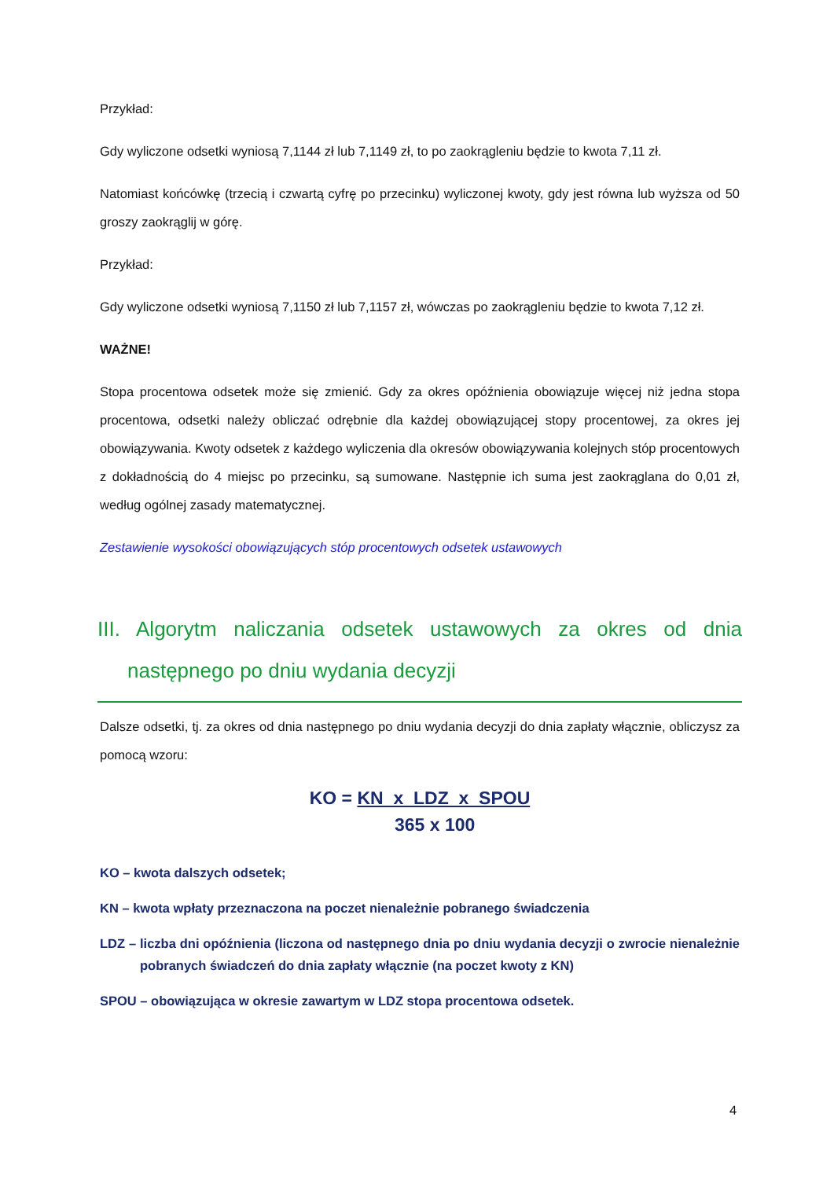Przykład:
Gdy wyliczone odsetki wyniosą 7,1144 zł lub 7,1149 zł, to po zaokrągleniu będzie to kwota 7,11 zł.
Natomiast końcówkę (trzecią i czwartą cyfrę po przecinku) wyliczonej kwoty, gdy jest równa lub wyższa od 50 groszy zaokrąglij w górę.
Przykład:
Gdy wyliczone odsetki wyniosą 7,1150 zł lub 7,1157 zł, wówczas po zaokrągleniu będzie to kwota 7,12 zł.
WAŻNE!
Stopa procentowa odsetek może się zmienić. Gdy za okres opóźnienia obowiązuje więcej niż jedna stopa procentowa, odsetki należy obliczać odrębnie dla każdej obowiązującej stopy procentowej, za okres jej obowiązywania. Kwoty odsetek z każdego wyliczenia dla okresów obowiązywania kolejnych stóp procentowych z dokładnością do 4 miejsc po przecinku, są sumowane. Następnie ich suma jest zaokrąglana do 0,01 zł, według ogólnej zasady matematycznej.
Zestawienie wysokości obowiązujących stóp procentowych odsetek ustawowych
III. Algorytm naliczania odsetek ustawowych za okres od dnia następnego po dniu wydania decyzji
Dalsze odsetki, tj. za okres od dnia następnego po dniu wydania decyzji do dnia zapłaty włącznie, obliczysz za pomocą wzoru:
KO = KN x LDZ x SPOU
365 x 100
KO – kwota dalszych odsetek;
KN – kwota wpłaty przeznaczona na poczet nienależnie pobranego świadczenia
LDZ – liczba dni opóźnienia (liczona od następnego dnia po dniu wydania decyzji o zwrocie nienależnie pobranych świadczeń do dnia zapłaty włącznie (na poczet kwoty z KN)
SPOU – obowiązująca w okresie zawartym w LDZ stopa procentowa odsetek.
4